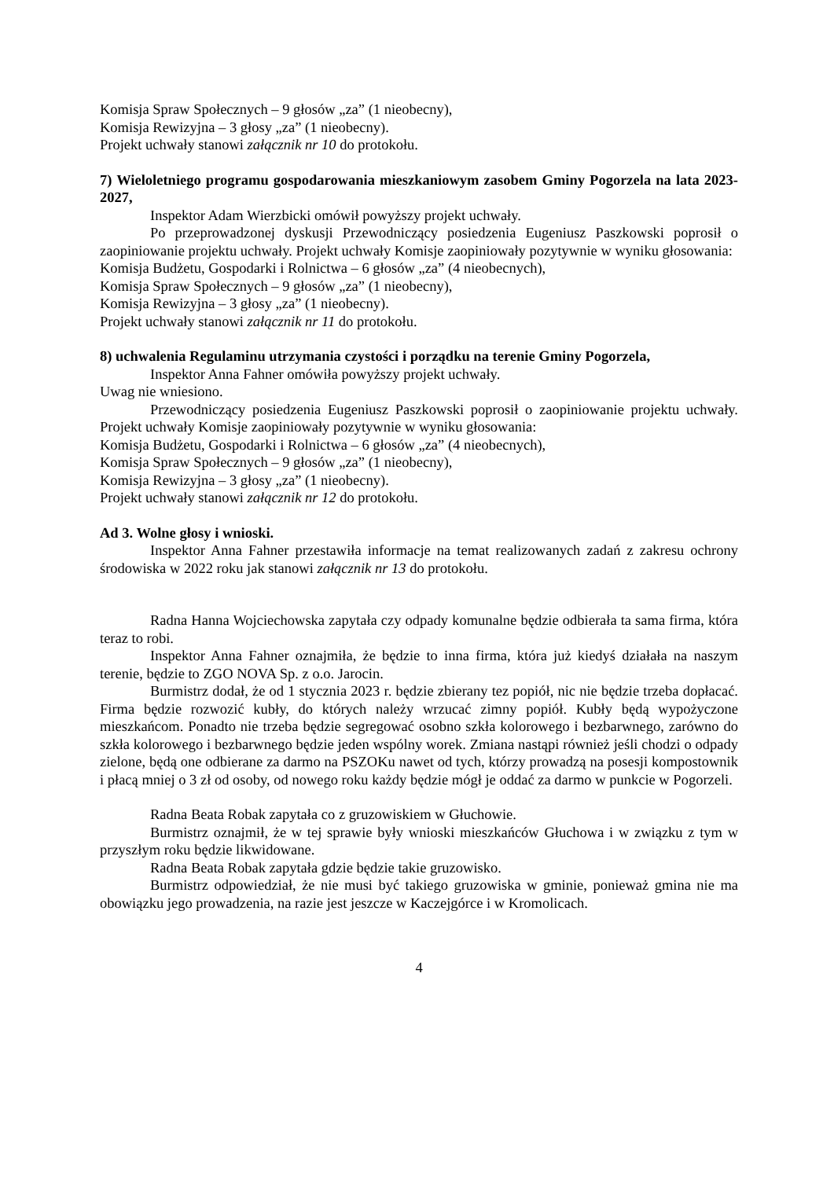Komisja Spraw Społecznych – 9 głosów „za” (1 nieobecny),
Komisja Rewizyjna – 3 głosy „za” (1 nieobecny).
Projekt uchwały stanowi załącznik nr 10 do protokołu.
7) Wieloletniego programu gospodarowania mieszkaniowym zasobem Gminy Pogorzela na lata 2023-2027,
Inspektor Adam Wierzbicki omówił powyższy projekt uchwały.
Po przeprowadzonej dyskusji Przewodniczący posiedzenia Eugeniusz Paszkowski poprosił o zaopiniowanie projektu uchwały. Projekt uchwały Komisje zaopiniowały pozytywnie w wyniku głosowania:
Komisja Budżetu, Gospodarki i Rolnictwa – 6 głosów „za” (4 nieobecnych),
Komisja Spraw Społecznych – 9 głosów „za” (1 nieobecny),
Komisja Rewizyjna – 3 głosy „za” (1 nieobecny).
Projekt uchwały stanowi załącznik nr 11 do protokołu.
8) uchwalenia Regulaminu utrzymania czystości i porządku na terenie Gminy Pogorzela,
Inspektor Anna Fahner omówiła powyższy projekt uchwały.
Uwag nie wniesiono.
Przewodniczący posiedzenia Eugeniusz Paszkowski poprosił o zaopiniowanie projektu uchwały. Projekt uchwały Komisje zaopiniowały pozytywnie w wyniku głosowania:
Komisja Budżetu, Gospodarki i Rolnictwa – 6 głosów „za” (4 nieobecnych),
Komisja Spraw Społecznych – 9 głosów „za” (1 nieobecny),
Komisja Rewizyjna – 3 głosy „za” (1 nieobecny).
Projekt uchwały stanowi załącznik nr 12 do protokołu.
Ad 3. Wolne głosy i wnioski.
Inspektor Anna Fahner przestawiła informacje na temat realizowanych zadań z zakresu ochrony środowiska w 2022 roku jak stanowi załącznik nr 13 do protokołu.
Radna Hanna Wojciechowska zapytała czy odpady komunalne będzie odbierała ta sama firma, która teraz to robi.
Inspektor Anna Fahner oznajmiła, że będzie to inna firma, która już kiedyś działała na naszym terenie, będzie to ZGO NOVA Sp. z o.o. Jarocin.
Burmistrz dodał, że od 1 stycznia 2023 r. będzie zbierany tez popiół, nic nie będzie trzeba dopłacać. Firma będzie rozwozić kubły, do których należy wrzucać zimny popiół. Kubły będą wypożyczone mieszkańcom. Ponadto nie trzeba będzie segregować osobno szkła kolorowego i bezbarwnego, zarówno do szkła kolorowego i bezbarwnego będzie jeden wspólny worek. Zmiana nastąpi również jeśli chodzi o odpady zielone, będą one odbierane za darmo na PSZOKu nawet od tych, którzy prowadzą na posesji kompostownik i płacą mniej o 3 zł od osoby, od nowego roku każdy będzie mógł je oddać za darmo w punkcie w Pogorzeli.
Radna Beata Robak zapytała co z gruzowiskiem w Głuchowie.
Burmistrz oznajmił, że w tej sprawie były wnioski mieszkańców Głuchowa i w związku z tym w przyszłym roku będzie likwidowane.
Radna Beata Robak zapytała gdzie będzie takie gruzowisko.
Burmistrz odpowiedział, że nie musi być takiego gruzowiska w gminie, ponieważ gmina nie ma obowiązku jego prowadzenia, na razie jest jeszcze w Kaczejgórce i w Kromolicach.
4